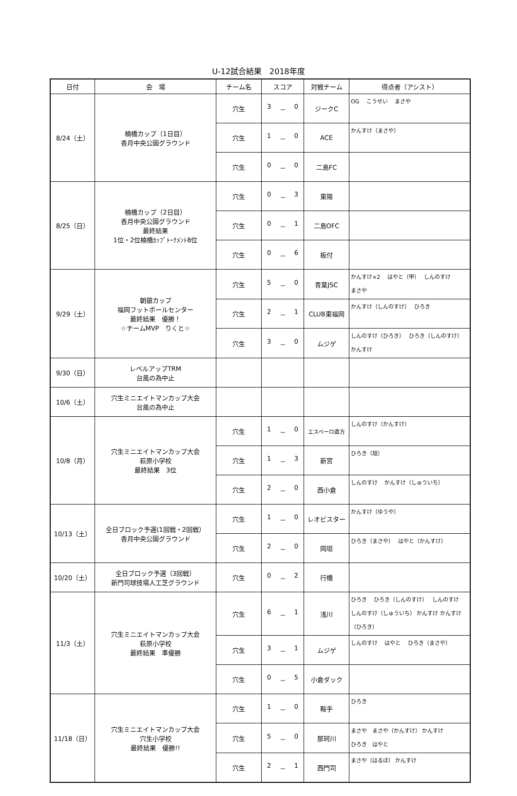U-12試合結果　2018年度
| 日付 | 会 場 | チーム名 | スコア | 対戦チーム | 得点者（アシスト） |
| --- | --- | --- | --- | --- | --- |
| 8/24（土） | 楠橋カップ（1日目） 香月中央公園グラウンド | 穴生 | 3 － 0 | ジークC | OG こうせい まさや |
| | | 穴生 | 1 － 0 | ACE | かんすけ（まさや） |
| | | 穴生 | 0 － 0 | 二島FC | |
| 8/25（日） | 楠橋カップ（2日目） 香月中央公園グラウンド 最終結果 1位・2位楠橋ｶｯﾌﾟﾄｰﾅﾒﾝﾄ8位 | 穴生 | 0 － 3 | 東陽 | |
| | | 穴生 | 0 － 1 | 二島OFC | |
| | | 穴生 | 0 － 6 | 板付 | |
| 9/29（土） | 朝銀カップ 福岡フットボールセンター 最終結果 優勝！ ☆チームMVP りくと☆ | 穴生 | 5 － 0 | 青葉JSC | かんすけ×2 はやと（甲） しんのすけ まさや |
| | | 穴生 | 2 － 1 | CLUB東福岡 | かんすけ（しんのすけ） ひろき |
| | | 穴生 | 3 － 0 | ムジゲ | しんのすけ（ひろき） ひろき（しんのすけ） かんすけ |
| 9/30（日） | レベルアップTRM 台風の為中止 | | | | |
| 10/6（土） | 穴生ミニエイトマンカップ大会 台風の為中止 | | | | |
| 10/8（月） | 穴生ミニエイトマンカップ大会 萩原小学校 最終結果 3位 | 穴生 | 1 － 0 | エスペーロ直方 | しんのすけ（かんすけ） |
| | | 穴生 | 1 － 3 | 新宮 | ひろき（垣） |
| | | 穴生 | 2 － 0 | 西小倉 | しんのすけ かんすけ（しゅういち） |
| 10/13（土） | 全日ブロック予選(1回戦・2回戦） 香月中央公園グラウンド | 穴生 | 1 － 0 | レオビスター | かんすけ（ゆうや） |
| | | 穴生 | 2 － 0 | 岡垣 | ひろき（まさや） はやと（かんすけ） |
| 10/20（土） | 全日ブロック予選（3回戦） 新門司球技場人工芝グラウンド | 穴生 | 0 － 2 | 行橋 | |
| 11/3（土） | 穴生ミニエイトマンカップ大会 萩原小学校 最終結果 準優勝 | 穴生 | 6 － 1 | 浅川 | ひろき ひろき（しんのすけ） しんのすけ しんのすけ（しゅういち） かんすけ かんすけ（ひろき） |
| | | 穴生 | 3 － 1 | ムジゲ | しんのすけ はやと ひろき（まさや） |
| | | 穴生 | 0 － 5 | 小倉ダック | |
| 11/18（日） | 穴生ミニエイトマンカップ大会 穴生小学校 最終結果 優勝!! | 穴生 | 1 － 0 | 鞍手 | ひろき |
| | | 穴生 | 5 － 0 | 那珂川 | まさや まさや（かんすけ） かんすけ ひろき はやと |
| | | 穴生 | 2 － 1 | 西門司 | まさや（はるほ） かんすけ |